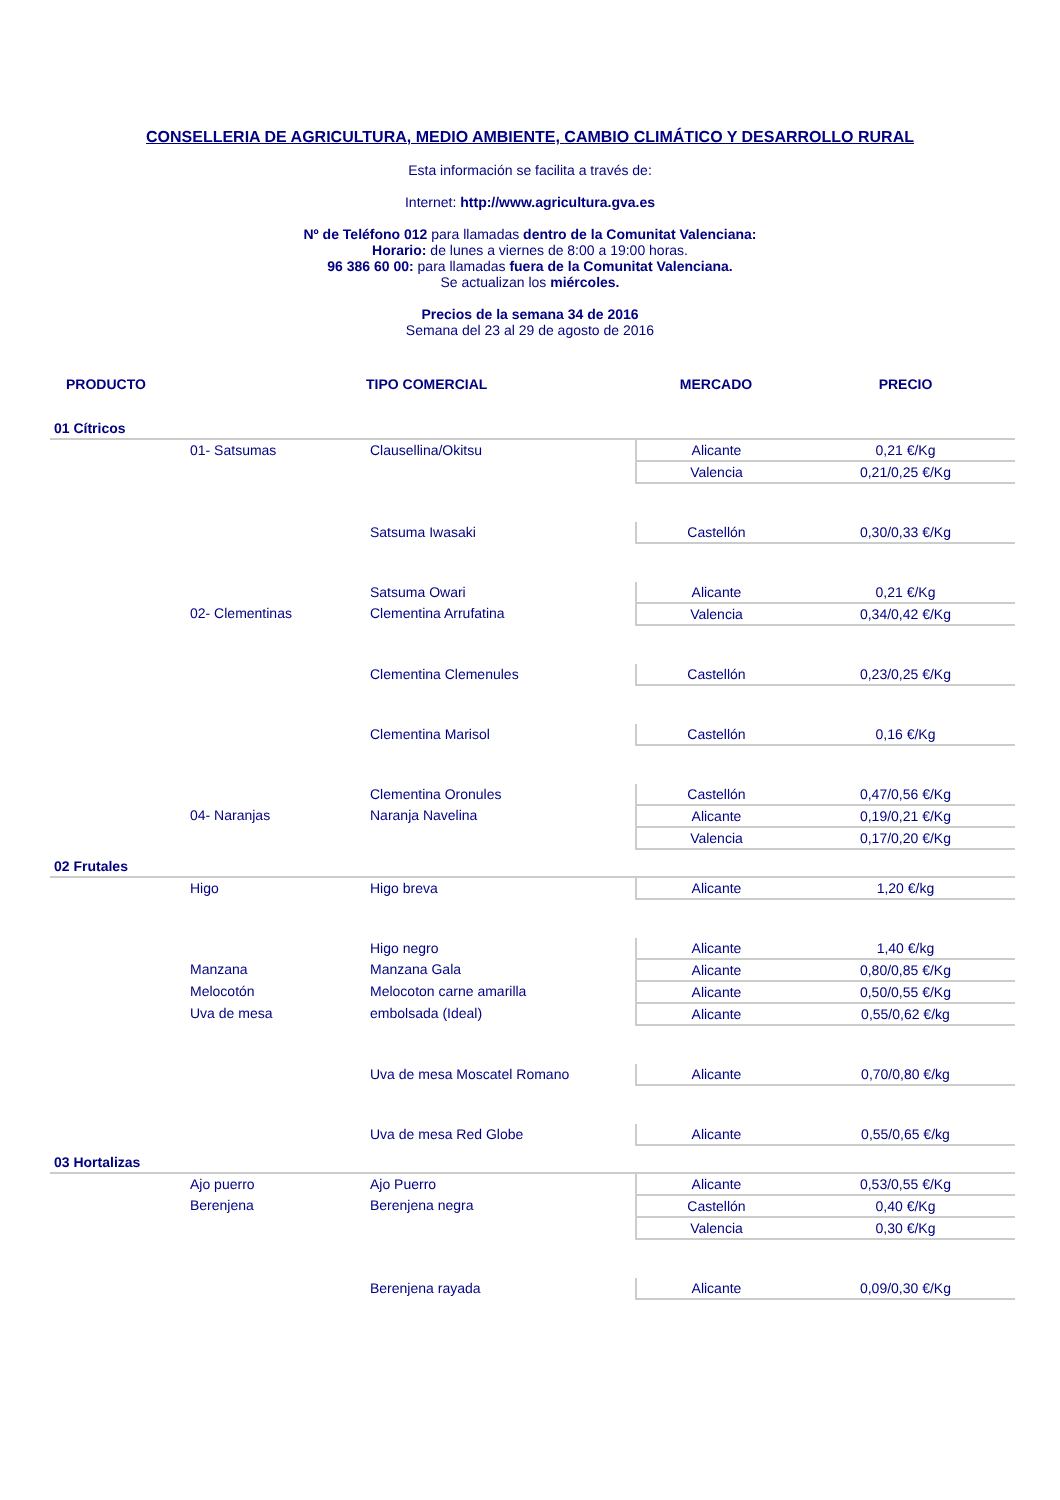CONSELLERIA DE AGRICULTURA, MEDIO AMBIENTE, CAMBIO CLIMÁTICO Y DESARROLLO RURAL
Esta información se facilita a través de:
Internet: http://www.agricultura.gva.es
Nº de Teléfono 012 para llamadas dentro de la Comunitat Valenciana:
Horario: de lunes a viernes de 8:00 a 19:00 horas.
96 386 60 00: para llamadas fuera de la Comunitat Valenciana.
Se actualizan los miércoles.
Precios de la semana 34 de 2016
Semana del 23 al 29 de agosto de 2016
| PRODUCTO | | TIPO COMERCIAL | MERCADO | PRECIO |
| --- | --- | --- | --- | --- |
| 01 Cítricos | | | | |
| | 01- Satsumas | Clausellina/Okitsu | Alicante | 0,21 €/Kg |
| | | | Valencia | 0,21/0,25 €/Kg |
| | | Satsuma Iwasaki | Castellón | 0,30/0,33 €/Kg |
| | | Satsuma Owari | Alicante | 0,21 €/Kg |
| | 02- Clementinas | Clementina Arrufatina | Valencia | 0,34/0,42 €/Kg |
| | | Clementina Clemenules | Castellón | 0,23/0,25 €/Kg |
| | | Clementina Marisol | Castellón | 0,16 €/Kg |
| | | Clementina Oronules | Castellón | 0,47/0,56 €/Kg |
| | 04- Naranjas | Naranja Navelina | Alicante | 0,19/0,21 €/Kg |
| | | | Valencia | 0,17/0,20 €/Kg |
| 02 Frutales | | | | |
| | Higo | Higo breva | Alicante | 1,20 €/kg |
| | | Higo negro | Alicante | 1,40 €/kg |
| | Manzana | Manzana Gala | Alicante | 0,80/0,85 €/Kg |
| | Melocotón | Melocoton carne amarilla | Alicante | 0,50/0,55 €/Kg |
| | Uva de mesa | embolsada (Ideal) | Alicante | 0,55/0,62 €/kg |
| | | Uva de mesa Moscatel Romano | Alicante | 0,70/0,80 €/kg |
| | | Uva de mesa Red Globe | Alicante | 0,55/0,65 €/kg |
| 03 Hortalizas | | | | |
| | Ajo puerro | Ajo Puerro | Alicante | 0,53/0,55 €/Kg |
| | Berenjena | Berenjena negra | Castellón | 0,40 €/Kg |
| | | | Valencia | 0,30 €/Kg |
| | | Berenjena rayada | Alicante | 0,09/0,30 €/Kg |